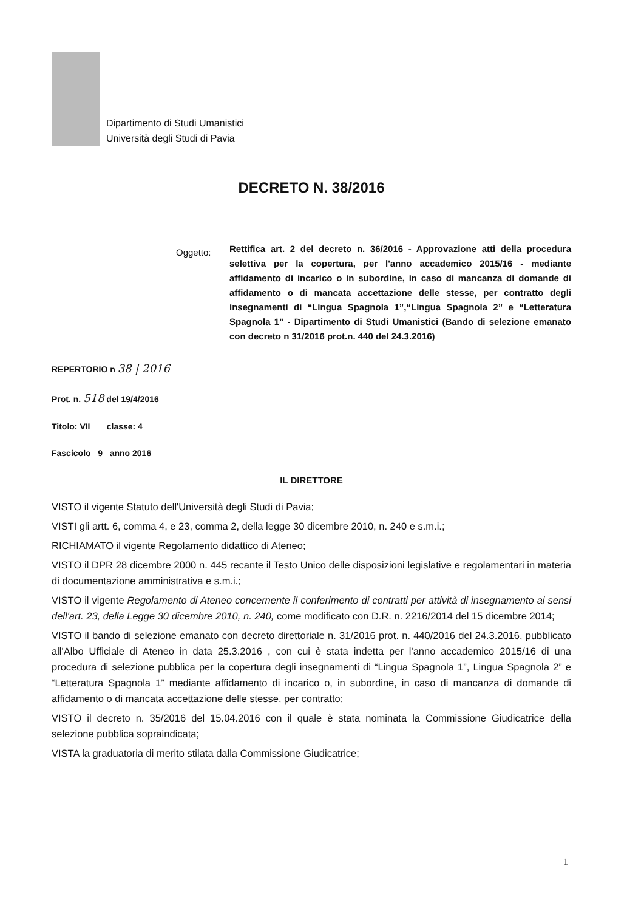Dipartimento di Studi Umanistici
Università degli Studi di Pavia
DECRETO N. 38/2016
Oggetto:
Rettifica art. 2 del decreto n. 36/2016 - Approvazione atti della procedura selettiva per la copertura, per l'anno accademico 2015/16 - mediante affidamento di incarico o in subordine, in caso di mancanza di domande di affidamento o di mancata accettazione delle stesse, per contratto degli insegnamenti di “Lingua Spagnola 1”,“Lingua Spagnola 2” e “Letteratura Spagnola 1” - Dipartimento di Studi Umanistici (Bando di selezione emanato con decreto n 31/2016 prot.n. 440 del 24.3.2016)
REPERTORIO n 38 | 2016
Prot. n. 518 del 19/4/2016
Titolo: VII classe: 4
Fascicolo 9 anno 2016
IL DIRETTORE
VISTO il vigente Statuto dell'Università degli Studi di Pavia;
VISTI gli artt. 6, comma 4, e 23, comma 2, della legge 30 dicembre 2010, n. 240 e s.m.i.;
RICHIAMATO il vigente Regolamento didattico di Ateneo;
VISTO il DPR 28 dicembre 2000 n. 445 recante il Testo Unico delle disposizioni legislative e regolamentari in materia di documentazione amministrativa e s.m.i.;
VISTO il vigente Regolamento di Ateneo concernente il conferimento di contratti per attività di insegnamento ai sensi dell'art. 23, della Legge 30 dicembre 2010, n. 240, come modificato con D.R. n. 2216/2014 del 15 dicembre 2014;
VISTO il bando di selezione emanato con decreto direttoriale n. 31/2016 prot. n. 440/2016 del 24.3.2016, pubblicato all'Albo Ufficiale di Ateneo in data 25.3.2016 , con cui è stata indetta per l'anno accademico 2015/16 di una procedura di selezione pubblica per la copertura degli insegnamenti di “Lingua Spagnola 1”, Lingua Spagnola 2” e “Letteratura Spagnola 1” mediante affidamento di incarico o, in subordine, in caso di mancanza di domande di affidamento o di mancata accettazione delle stesse, per contratto;
VISTO il decreto n. 35/2016 del 15.04.2016 con il quale è stata nominata la Commissione Giudicatrice della selezione pubblica sopraindicata;
VISTA la graduatoria di merito stilata dalla Commissione Giudicatrice;
1